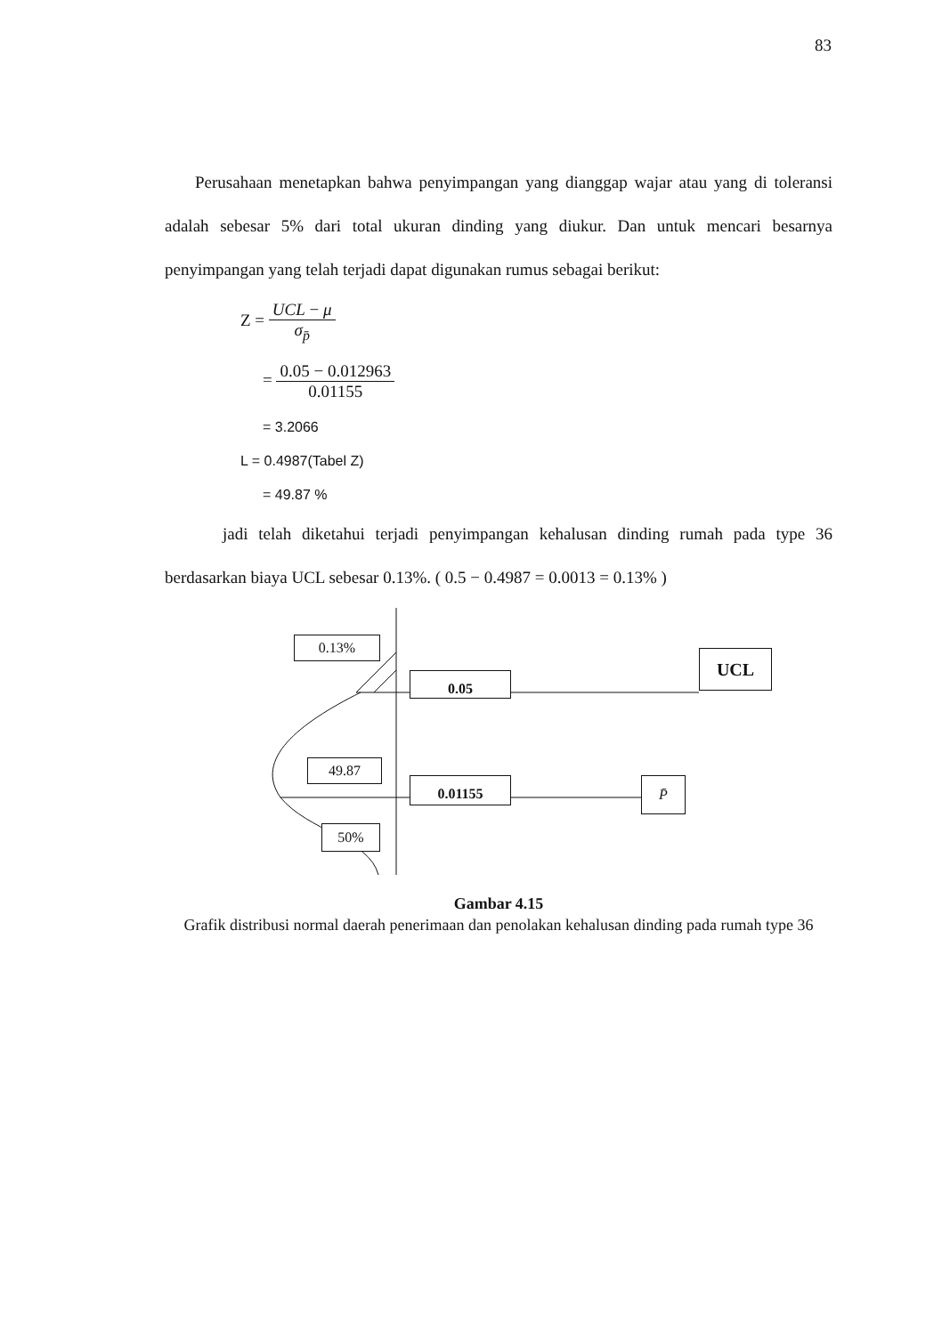83
Perusahaan menetapkan bahwa penyimpangan yang dianggap wajar atau yang di toleransi adalah sebesar 5% dari total ukuran dinding yang diukur. Dan untuk mencari besarnya penyimpangan yang telah terjadi dapat digunakan rumus sebagai berikut:
Z =
UCL − μ
σ<sub>p̄</sub>
=
0.05 − 0.012963
0.01155
= 3.2066
L = 0.4987(Tabel Z)
= 49.87 %
jadi telah diketahui terjadi penyimpangan kehalusan dinding rumah pada type 36 berdasarkan biaya UCL sebesar 0.13%. ( 0.5 − 0.4987 = 0.0013 = 0.13% )
0.13%
49.87
50%
0.05
0.01155
UCL
P̄
Gambar 4.15
Grafik distribusi normal daerah penerimaan dan penolakan kehalusan dinding pada rumah type 36